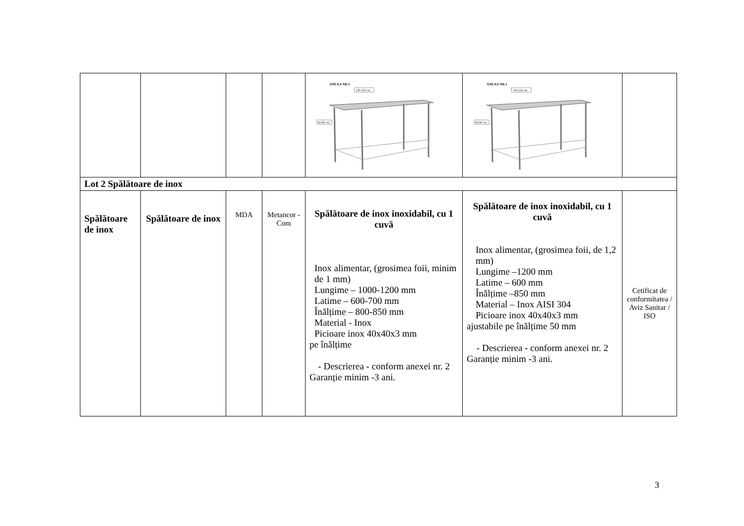| | | | | ANEXA NR.1 130-150 cm 85-90 cm | ANEXA NR.1 130-150 cm 85-90 cm | |
| Lot 2 Spălătoare de inox | | | | | | |
| Spălătoare de inox | Spălătoare de inox | MDA | Metancor -Com | Spălătoare de inox inoxidabil, cu 1 cuvă Inox alimentar, (grosimea foii, minim de 1 mm) Lungime – 1000-1200 mm Latime – 600-700 mm Înălțime – 800-850 mm Material - Inox Picioare inox 40x40x3 mm pe înălțime - Descrierea - conform anexei nr. 2 Garanție minim -3 ani. | Spălătoare de inox inoxidabil, cu 1 cuvă Inox alimentar, (grosimea foii, de 1,2 mm) Lungime –1200 mm Latime – 600 mm Înălțime –850 mm Material – Inox AISI 304 Picioare inox 40x40x3 mm ajustabile pe înălțime 50 mm - Descrierea - conform anexei nr. 2 Garanție minim -3 ani. | Cetificat de conformitatea / Aviz Sanitar / ISO |
3